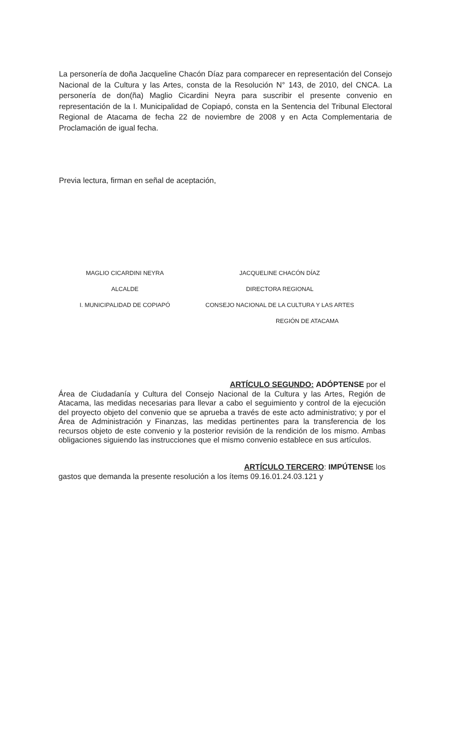La personería de doña Jacqueline Chacón Díaz para comparecer en representación del Consejo Nacional de la Cultura y las Artes, consta de la Resolución N° 143, de 2010, del CNCA. La personería de don(ña) Maglio Cicardini Neyra para suscribir el presente convenio en representación de la I. Municipalidad de Copiapó, consta en la Sentencia del Tribunal Electoral Regional de Atacama de fecha 22 de noviembre de 2008 y en Acta Complementaria de Proclamación de igual fecha.
Previa lectura, firman en señal de aceptación,
MAGLIO CICARDINI NEYRA
ALCALDE
I. MUNICIPALIDAD DE COPIAPÓ
JACQUELINE CHACÓN DÍAZ
DIRECTORA REGIONAL
CONSEJO NACIONAL DE LA CULTURA Y LAS ARTES
REGIÓN DE ATACAMA
ARTÍCULO SEGUNDO: ADÓPTENSE por el
Área de Ciudadanía y Cultura del Consejo Nacional de la Cultura y las Artes, Región de Atacama, las medidas necesarias para llevar a cabo el seguimiento y control de la ejecución del proyecto objeto del convenio que se aprueba a través de este acto administrativo; y por el Área de Administración y Finanzas, las medidas pertinentes para la transferencia de los recursos objeto de este convenio y la posterior revisión de la rendición de los mismo. Ambas obligaciones siguiendo las instrucciones que el mismo convenio establece en sus artículos.
ARTÍCULO TERCERO: IMPÚTENSE los
gastos que demanda la presente resolución a los ítems 09.16.01.24.03.121 y